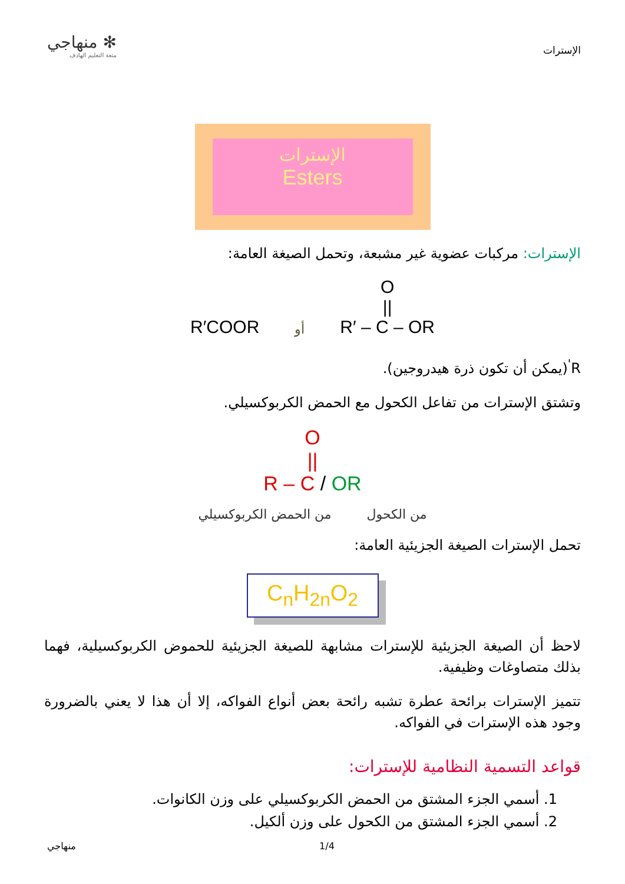الإسترات
✻ منهاجي
متعة التعليم الهادف
الإسترات
Esters
الإسترات: مركبات عضوية غير مشبعة، وتحمل الصيغة العامة:
R′COOR أو O
||
R′ – C – OR
R<sup>'</sup>(يمكن أن تكون ذرة هيدروجين).
وتشتق الإسترات من تفاعل الكحول مع الحمض الكربوكسيلي.
O
||
R – C / OR
من الكحول من الحمض الكربوكسيلي
تحمل الإسترات الصيغة الجزيئية العامة:
C<sub>n</sub>H<sub>2n</sub>O<sub>2</sub>
لاحظ أن الصيغة الجزيئية للإسترات مشابهة للصيغة الجزيئية للحموض الكربوكسيلية، فهما بذلك متصاوغات وظيفية.
تتميز الإسترات برائحة عطرة تشبه رائحة بعض أنواع الفواكه، إلا أن هذا لا يعني بالضرورة وجود هذه الإسترات في الفواكه.
قواعد التسمية النظامية للإسترات:
1. أسمي الجزء المشتق من الحمض الكربوكسيلي على وزن الكانوات.
2. أسمي الجزء المشتق من الكحول على وزن ألكيل.
منهاجي 1/4